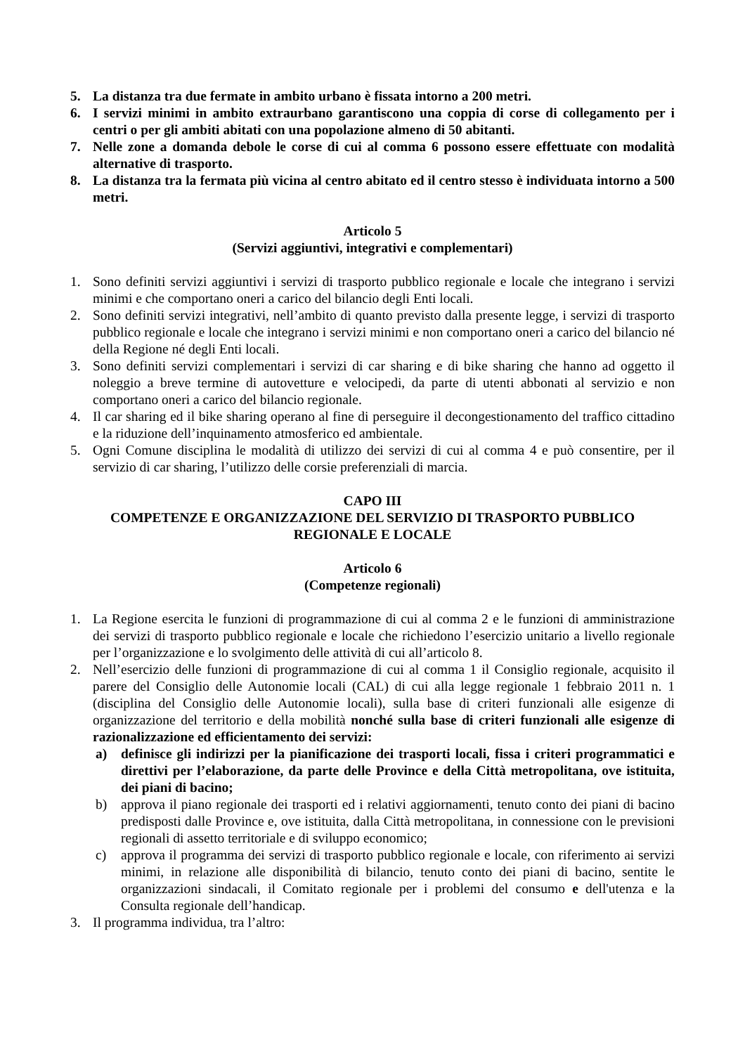5. La distanza tra due fermate in ambito urbano è fissata intorno a 200 metri.
6. I servizi minimi in ambito extraurbano garantiscono una coppia di corse di collegamento per i centri o per gli ambiti abitati con una popolazione almeno di 50 abitanti.
7. Nelle zone a domanda debole le corse di cui al comma 6 possono essere effettuate con modalità alternative di trasporto.
8. La distanza tra la fermata più vicina al centro abitato ed il centro stesso è individuata intorno a 500 metri.
Articolo 5
(Servizi aggiuntivi, integrativi e complementari)
1. Sono definiti servizi aggiuntivi i servizi di trasporto pubblico regionale e locale che integrano i servizi minimi e che comportano oneri a carico del bilancio degli Enti locali.
2. Sono definiti servizi integrativi, nell’ambito di quanto previsto dalla presente legge, i servizi di trasporto pubblico regionale e locale che integrano i servizi minimi e non comportano oneri a carico del bilancio né della Regione né degli Enti locali.
3. Sono definiti servizi complementari i servizi di car sharing e di bike sharing che hanno ad oggetto il noleggio a breve termine di autovetture e velocipedi, da parte di utenti abbonati al servizio e non comportano oneri a carico del bilancio regionale.
4. Il car sharing ed il bike sharing operano al fine di perseguire il decongestionamento del traffico cittadino e la riduzione dell’inquinamento atmosferico ed ambientale.
5. Ogni Comune disciplina le modalità di utilizzo dei servizi di cui al comma 4 e può consentire, per il servizio di car sharing, l’utilizzo delle corsie preferenziali di marcia.
CAPO III
COMPETENZE E ORGANIZZAZIONE DEL SERVIZIO DI TRASPORTO PUBBLICO REGIONALE E LOCALE
Articolo 6
(Competenze regionali)
1. La Regione esercita le funzioni di programmazione di cui al comma 2 e le funzioni di amministrazione dei servizi di trasporto pubblico regionale e locale che richiedono l’esercizio unitario a livello regionale per l’organizzazione e lo svolgimento delle attività di cui all’articolo 8.
2. Nell’esercizio delle funzioni di programmazione di cui al comma 1 il Consiglio regionale, acquisito il parere del Consiglio delle Autonomie locali (CAL) di cui alla legge regionale 1 febbraio 2011 n. 1 (disciplina del Consiglio delle Autonomie locali), sulla base di criteri funzionali alle esigenze di organizzazione del territorio e della mobilità nonché sulla base di criteri funzionali alle esigenze di razionalizzazione ed efficientamento dei servizi:
a) definisce gli indirizzi per la pianificazione dei trasporti locali, fissa i criteri programmatici e direttivi per l’elaborazione, da parte delle Province e della Città metropolitana, ove istituita, dei piani di bacino;
b) approva il piano regionale dei trasporti ed i relativi aggiornamenti, tenuto conto dei piani di bacino predisposti dalle Province e, ove istituita, dalla Città metropolitana, in connessione con le previsioni regionali di assetto territoriale e di sviluppo economico;
c) approva il programma dei servizi di trasporto pubblico regionale e locale, con riferimento ai servizi minimi, in relazione alle disponibilità di bilancio, tenuto conto dei piani di bacino, sentite le organizzazioni sindacali, il Comitato regionale per i problemi del consumo e dell'utenza e la Consulta regionale dell’handicap.
3. Il programma individua, tra l’altro: